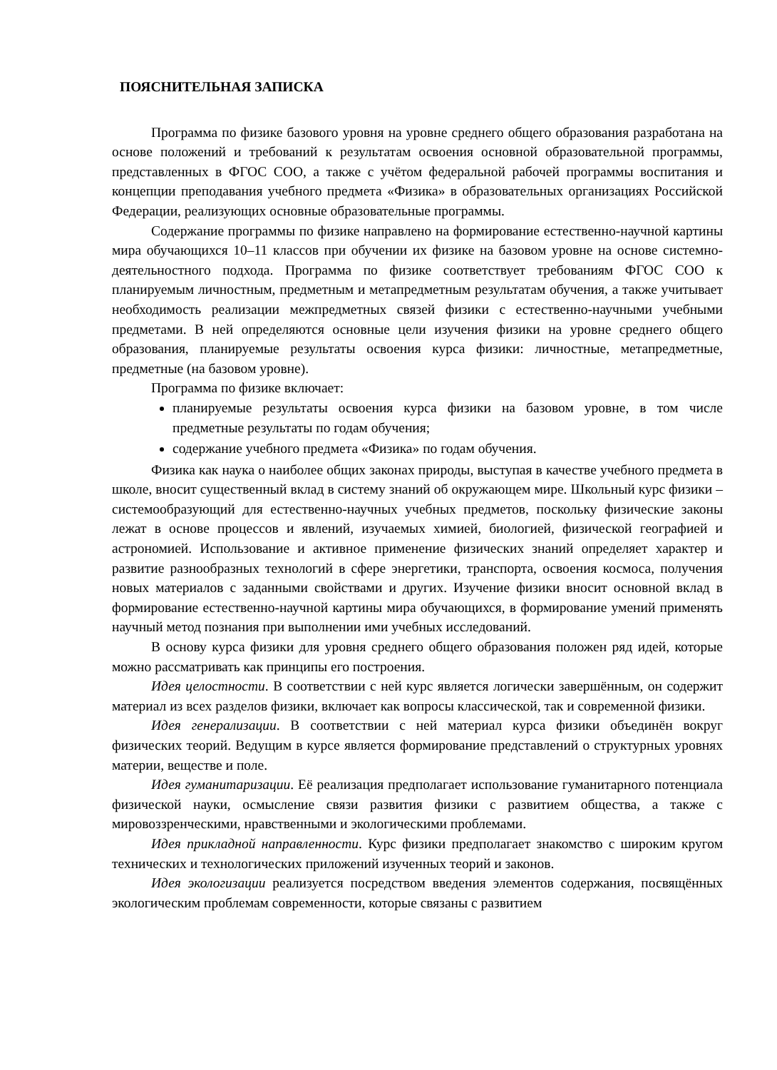ПОЯСНИТЕЛЬНАЯ ЗАПИСКА
Программа по физике базового уровня на уровне среднего общего образования разработана на основе положений и требований к результатам освоения основной образовательной программы, представленных в ФГОС СОО, а также с учётом федеральной рабочей программы воспитания и концепции преподавания учебного предмета «Физика» в образовательных организациях Российской Федерации, реализующих основные образовательные программы.
Содержание программы по физике направлено на формирование естественно-научной картины мира обучающихся 10–11 классов при обучении их физике на базовом уровне на основе системно-деятельностного подхода. Программа по физике соответствует требованиям ФГОС СОО к планируемым личностным, предметным и метапредметным результатам обучения, а также учитывает необходимость реализации межпредметных связей физики с естественно-научными учебными предметами. В ней определяются основные цели изучения физики на уровне среднего общего образования, планируемые результаты освоения курса физики: личностные, метапредметные, предметные (на базовом уровне).
Программа по физике включает:
планируемые результаты освоения курса физики на базовом уровне, в том числе предметные результаты по годам обучения;
содержание учебного предмета «Физика» по годам обучения.
Физика как наука о наиболее общих законах природы, выступая в качестве учебного предмета в школе, вносит существенный вклад в систему знаний об окружающем мире. Школьный курс физики – системообразующий для естественно-научных учебных предметов, поскольку физические законы лежат в основе процессов и явлений, изучаемых химией, биологией, физической географией и астрономией. Использование и активное применение физических знаний определяет характер и развитие разнообразных технологий в сфере энергетики, транспорта, освоения космоса, получения новых материалов с заданными свойствами и других. Изучение физики вносит основной вклад в формирование естественно-научной картины мира обучающихся, в формирование умений применять научный метод познания при выполнении ими учебных исследований.
В основу курса физики для уровня среднего общего образования положен ряд идей, которые можно рассматривать как принципы его построения.
Идея целостности. В соответствии с ней курс является логически завершённым, он содержит материал из всех разделов физики, включает как вопросы классической, так и современной физики.
Идея генерализации. В соответствии с ней материал курса физики объединён вокруг физических теорий. Ведущим в курсе является формирование представлений о структурных уровнях материи, веществе и поле.
Идея гуманитаризации. Её реализация предполагает использование гуманитарного потенциала физической науки, осмысление связи развития физики с развитием общества, а также с мировоззренческими, нравственными и экологическими проблемами.
Идея прикладной направленности. Курс физики предполагает знакомство с широким кругом технических и технологических приложений изученных теорий и законов.
Идея экологизации реализуется посредством введения элементов содержания, посвящённых экологическим проблемам современности, которые связаны с развитием